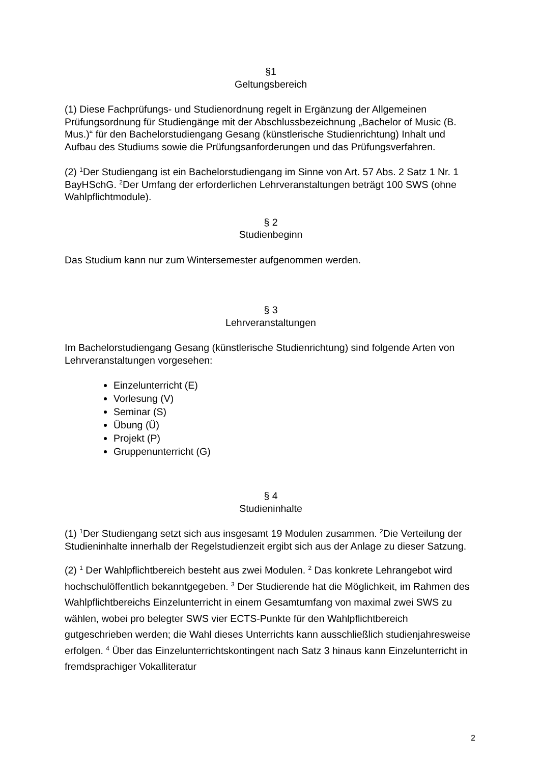§1
Geltungsbereich
(1) Diese Fachprüfungs- und Studienordnung regelt in Ergänzung der Allgemeinen Prüfungsordnung für Studiengänge mit der Abschlussbezeichnung „Bachelor of Music (B. Mus.)“ für den Bachelorstudiengang Gesang (künstlerische Studienrichtung) Inhalt und Aufbau des Studiums sowie die Prüfungsanforderungen und das Prüfungsverfahren.
(2) <sup>1</sup>Der Studiengang ist ein Bachelorstudiengang im Sinne von Art. 57 Abs. 2 Satz 1 Nr. 1 BayHSchG. <sup>2</sup>Der Umfang der erforderlichen Lehrveranstaltungen beträgt 100 SWS (ohne Wahlpflichtmodule).
§ 2
Studienbeginn
Das Studium kann nur zum Wintersemester aufgenommen werden.
§ 3
Lehrveranstaltungen
Im Bachelorstudiengang Gesang (künstlerische Studienrichtung) sind folgende Arten von Lehrveranstaltungen vorgesehen:
Einzelunterricht (E)
Vorlesung (V)
Seminar (S)
Übung (Ü)
Projekt (P)
Gruppenunterricht (G)
§ 4
Studieninhalte
(1) <sup>1</sup>Der Studiengang setzt sich aus insgesamt 19 Modulen zusammen. <sup>2</sup>Die Verteilung der Studieninhalte innerhalb der Regelstudienzeit ergibt sich aus der Anlage zu dieser Satzung.
(2) <sup>1</sup> Der Wahlpflichtbereich besteht aus zwei Modulen. <sup>2</sup> Das konkrete Lehrangebot wird hochschulöffentlich bekanntgegeben. <sup>3</sup> Der Studierende hat die Möglichkeit, im Rahmen des Wahlpflichtbereichs Einzelunterricht in einem Gesamtumfang von maximal zwei SWS zu wählen, wobei pro belegter SWS vier ECTS-Punkte für den Wahlpflichtbereich gutgeschrieben werden; die Wahl dieses Unterrichts kann ausschließlich studienjahresweise erfolgen. <sup>4</sup> Über das Einzelunterrichtskontingent nach Satz 3 hinaus kann Einzelunterricht in fremdsprachiger Vokalliteratur
2